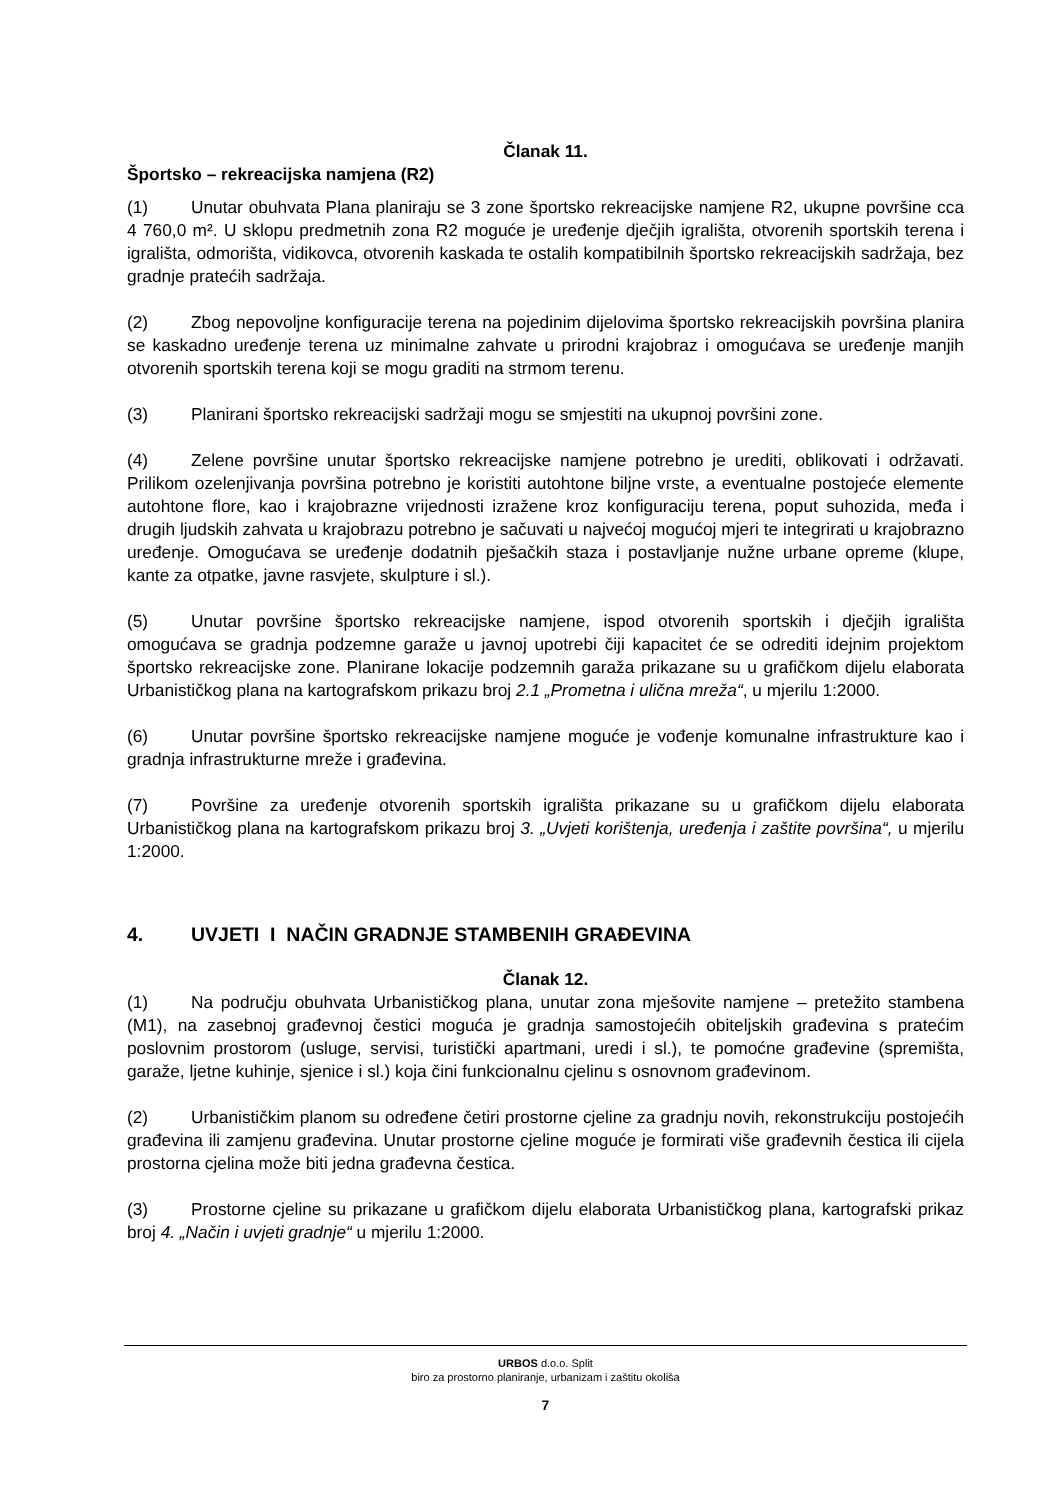Članak 11.
Športsko – rekreacijska namjena (R2)
(1) Unutar obuhvata Plana planiraju se 3 zone športsko rekreacijske namjene R2, ukupne površine cca 4 760,0 m². U sklopu predmetnih zona R2 moguće je uređenje dječjih igrališta, otvorenih sportskih terena i igrališta, odmorišta, vidikovca, otvorenih kaskada te ostalih kompatibilnih športsko rekreacijskih sadržaja, bez gradnje pratećih sadržaja.
(2) Zbog nepovoljne konfiguracije terena na pojedinim dijelovima športsko rekreacijskih površina planira se kaskadno uređenje terena uz minimalne zahvate u prirodni krajobraz i omogućava se uređenje manjih otvorenih sportskih terena koji se mogu graditi na strmom terenu.
(3) Planirani športsko rekreacijski sadržaji mogu se smjestiti na ukupnoj površini zone.
(4) Zelene površine unutar športsko rekreacijske namjene potrebno je urediti, oblikovati i održavati. Prilikom ozelenjivanja površina potrebno je koristiti autohtone biljne vrste, a eventualne postojeće elemente autohtone flore, kao i krajobrazne vrijednosti izražene kroz konfiguraciju terena, poput suhozida, međa i drugih ljudskih zahvata u krajobrazu potrebno je sačuvati u najvećoj mogućoj mjeri te integrirati u krajobrazno uređenje. Omogućava se uređenje dodatnih pješačkih staza i postavljanje nužne urbane opreme (klupe, kante za otpatke, javne rasvjete, skulpture i sl.).
(5) Unutar površine športsko rekreacijske namjene, ispod otvorenih sportskih i dječjih igrališta omogućava se gradnja podzemne garaže u javnoj upotrebi čiji kapacitet će se odrediti idejnim projektom športsko rekreacijske zone. Planirane lokacije podzemnih garaža prikazane su u grafičkom dijelu elaborata Urbanističkog plana na kartografskom prikazu broj 2.1 „Prometna i ulična mreža“, u mjerilu 1:2000.
(6) Unutar površine športsko rekreacijske namjene moguće je vođenje komunalne infrastrukture kao i gradnja infrastrukturne mreže i građevina.
(7) Površine za uređenje otvorenih sportskih igrališta prikazane su u grafičkom dijelu elaborata Urbanističkog plana na kartografskom prikazu broj 3. „Uvjeti korištenja, uređenja i zaštite površina“, u mjerilu 1:2000.
4. UVJETI I NAČIN GRADNJE STAMBENIH GRAĐEVINA
Članak 12.
(1) Na području obuhvata Urbanističkog plana, unutar zona mješovite namjene – pretežito stambena (M1), na zasebnoj građevnoj čestici moguća je gradnja samostojećih obiteljskih građevina s pratećim poslovnim prostorom (usluge, servisi, turistički apartmani, uredi i sl.), te pomoćne građevine (spremišta, garaže, ljetne kuhinje, sjenice i sl.) koja čini funkcionalnu cjelinu s osnovnom građevinom.
(2) Urbanističkim planom su određene četiri prostorne cjeline za gradnju novih, rekonstrukciju postojećih građevina ili zamjenu građevina. Unutar prostorne cjeline moguće je formirati više građevnih čestica ili cijela prostorna cjelina može biti jedna građevna čestica.
(3) Prostorne cjeline su prikazane u grafičkom dijelu elaborata Urbanističkog plana, kartografski prikaz broj 4. „Način i uvjeti gradnje“ u mjerilu 1:2000.
URBOS d.o.o. Split
biro za prostorno planiranje, urbanizam i zaštitu okoliša
7